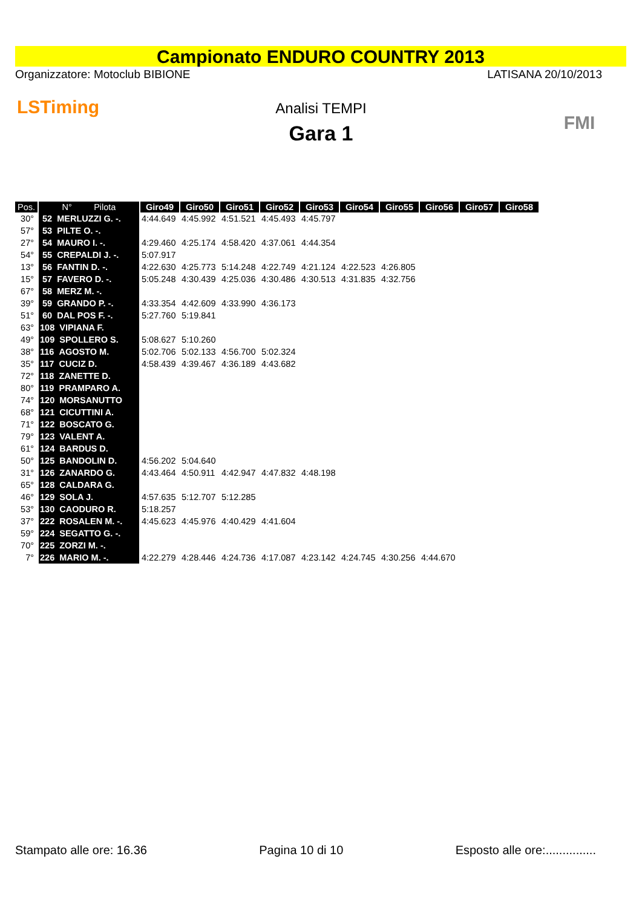Campionato ENDURO COUNTRY 2013
Organizzatore: Motoclub BIBIONE LATISANA 20/10/2013
LSTiming
Analisi TEMPI
Gara 1
FMI
| Pos. | N° Pilota | Giro49 | Giro50 | Giro51 | Giro52 | Giro53 | Giro54 | Giro55 | Giro56 | Giro57 | Giro58 |
| --- | --- | --- | --- | --- | --- | --- | --- | --- | --- | --- | --- |
| 30° | 52 MERLUZZI G. -. | 4:44.649 | 4:45.992 | 4:51.521 | 4:45.493 | 4:45.797 | | | | | |
| 57° | 53 PILTE O. -. | | | | | | | | | | |
| 27° | 54 MAURO I. -. | 4:29.460 | 4:25.174 | 4:58.420 | 4:37.061 | 4:44.354 | | | | | |
| 54° | 55 CREPALDI J. -. | 5:07.917 | | | | | | | | | |
| 13° | 56 FANTIN D. -. | 4:22.630 | 4:25.773 | 5:14.248 | 4:22.749 | 4:21.124 | 4:22.523 | 4:26.805 | | | |
| 15° | 57 FAVERO D. -. | 5:05.248 | 4:30.439 | 4:25.036 | 4:30.486 | 4:30.513 | 4:31.835 | 4:32.756 | | | |
| 67° | 58 MERZ M. -. | | | | | | | | | | |
| 39° | 59 GRANDO P. -. | 4:33.354 | 4:42.609 | 4:33.990 | 4:36.173 | | | | | | |
| 51° | 60 DAL POS F. -. | 5:27.760 | 5:19.841 | | | | | | | | |
| 63° | 108 VIPIANA F. | | | | | | | | | | |
| 49° | 109 SPOLLERO S. | 5:08.627 | 5:10.260 | | | | | | | | |
| 38° | 116 AGOSTO M. | 5:02.706 | 5:02.133 | 4:56.700 | 5:02.324 | | | | | | |
| 35° | 117 CUCIZ D. | 4:58.439 | 4:39.467 | 4:36.189 | 4:43.682 | | | | | | |
| 72° | 118 ZANETTE D. | | | | | | | | | | |
| 80° | 119 PRAMPARO A. | | | | | | | | | | |
| 74° | 120 MORSANUTTO | | | | | | | | | | |
| 68° | 121 CICUTTINI A. | | | | | | | | | | |
| 71° | 122 BOSCATO G. | | | | | | | | | | |
| 79° | 123 VALENT A. | | | | | | | | | | |
| 61° | 124 BARDUS D. | | | | | | | | | | |
| 50° | 125 BANDOLIN D. | 4:56.202 | 5:04.640 | | | | | | | | |
| 31° | 126 ZANARDO G. | 4:43.464 | 4:50.911 | 4:42.947 | 4:47.832 | 4:48.198 | | | | | |
| 65° | 128 CALDARA G. | | | | | | | | | | |
| 46° | 129 SOLA J. | 4:57.635 | 5:12.707 | 5:12.285 | | | | | | | |
| 53° | 130 CAODURO R. | 5:18.257 | | | | | | | | | |
| 37° | 222 ROSALEN M. -. | 4:45.623 | 4:45.976 | 4:40.429 | 4:41.604 | | | | | | |
| 59° | 224 SEGATTO G. -. | | | | | | | | | | |
| 70° | 225 ZORZI M. -. | | | | | | | | | | |
| 7° | 226 MARIO M. -. | 4:22.279 | 4:28.446 | 4:24.736 | 4:17.087 | 4:23.142 | 4:24.745 | 4:30.256 | 4:44.670 | | |
Stampato alle ore: 16.36 Pagina 10 di 10 Esposto alle ore:...............